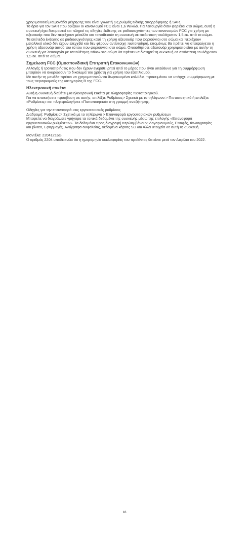χρησιμοποιεί μια μονάδα μέτρησης που είναι γνωστή ως ρυθμός ειδικής απορρόφησης ή SAR.
Το όριο για τον SAR που ορίζουν οι κανονισμοί FCC είναι 1,6 W/κιλό. Για λειτουργία όταν φοριέται στο σώμα, αυτή η συσκευή έχει δοκιμαστεί και πληροί τις οδηγίες έκθεσης σε ραδιοσυχνότητες των κανονισμών FCC για χρήση με αξεσουάρ που δεν περιέχουν μέταλλα και τοποθετούν τη συσκευή σε απόσταση τουλάχιστον 1,5 εκ. από το σώμα. Τα επίπεδα έκθεσης σε ραδιοσυχνότητες κατά τη χρήση αξεσουάρ που φοριούνται στο σώμα και περιέχουν μεταλλικό υλικό δεν έχουν ελεγχθεί και δεν φέρουν αντίστοιχη πιστοποίηση, επομένως θα πρέπει να αποφεύγεται η χρήση αξεσουάρ αυτού του τύπου που φοριούνται στο σώμα. Οποιοδήποτε αξεσουάρ χρησιμοποιείται με αυτήν τη συσκευή για λειτουργία με τοποθέτηση πάνω στο σώμα θα πρέπει να διατηρεί τη συσκευή σε απόσταση τουλάχιστον 1,5 εκ. από το σώμα.
Σημείωση FCC (Ομοσπονδιακή Επιτροπή Επικοινωνιών)
Αλλαγές ή τροποποιήσεις που δεν έχουν εγκριθεί ρητά από το μέρος που είναι υπεύθυνο για τη συμμόρφωση μπορούν να ακυρώσουν το δικαίωμα του χρήστη για χρήση του εξοπλισμού.
Με αυτήν τη μονάδα πρέπει να χρησιμοποιούνται θωρακισμένα καλώδια, προκειμένου να υπάρχει συμμόρφωση με τους περιορισμούς της κατηγορίας B της FCC.
Ηλεκτρονική ετικέτα
Αυτή η συσκευή διαθέτει μια ηλεκτρονική ετικέτα με πληροφορίες πιστοποιητικού.
Για να αποκτήσετε πρόσβαση σε αυτήν, επιλέξτε Ρυθμίσεις> Σχετικά με το τηλέφωνο > Πιστοποιητικό ή επιλέξτε «Ρυθμίσεις» και πληκτρολογήστε «Πιστοποιητικό» στη γραμμή αναζήτησης.
Οδηγίες για την επαναφορά στις εργοστασιακές ρυθμίσεις
Διαδρομή: Ρυθμίσεις> Σχετικά με το τηλέφωνο > Επαναφορά εργοστασιακών ρυθμίσεων
Μπορείτε να διαγράψετε γρήγορα τα τοπικά δεδομένα της συσκευής μέσω της επιλογής «Επαναφορά εργοστασιακών ρυθμίσεων». Τα δεδομένα προς διαγραφή περιλαμβάνουν: Λογαριασμούς, Επαφές, Φωτογραφίες και βίντεο, Εφαρμογές, Αντίγραφα ασφαλείας, Δεδομένα κάρτας SD και Άλλα στοιχεία σε αυτή τη συσκευή.
Μοντέλο: 22041216G
Ο αριθμός 2204 υποδεικνύει ότι η ημερομηνία κυκλοφορίας του προϊόντος θα είναι μετά τον Απρίλιο του 2022.
18